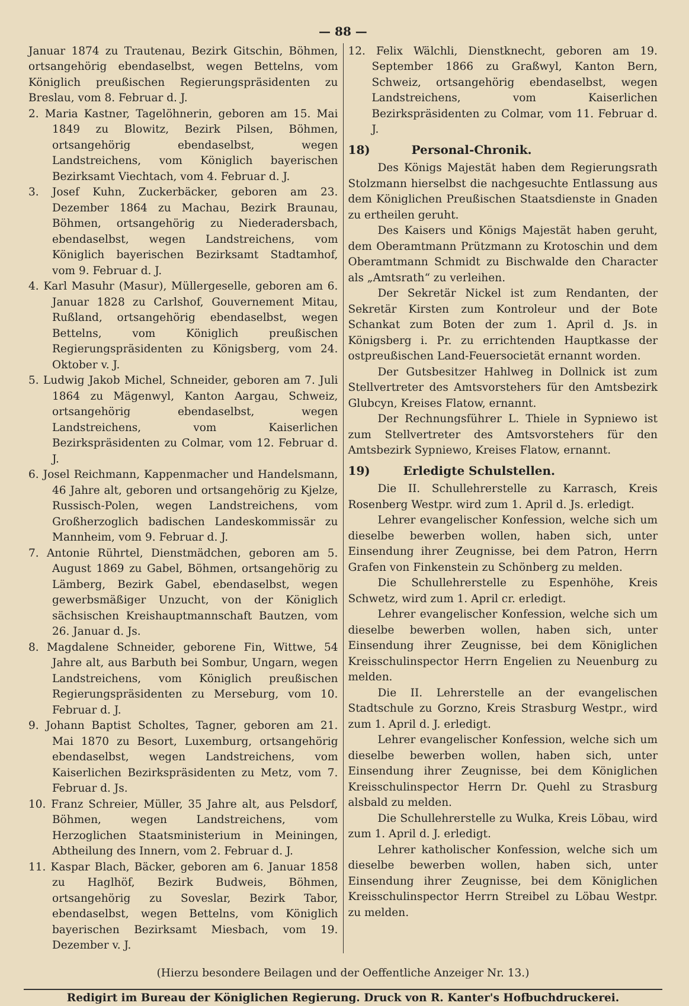— 88 —
Januar 1874 zu Trautenau, Bezirk Gitschin, Böhmen, ortsangehörig ebendaselbst, wegen Bettelns, vom Königlich preußischen Regierungspräsidenten zu Breslau, vom 8. Februar d. J.
2. Maria Kastner, Tagelöhnerin, geboren am 15. Mai 1849 zu Blowitz, Bezirk Pilsen, Böhmen, ortsangehörig ebendaselbst, wegen Landstreichens, vom Königlich bayerischen Bezirksamt Viechtach, vom 4. Februar d. J.
3. Josef Kuhn, Zuckerbäcker, geboren am 23. Dezember 1864 zu Machau, Bezirk Braunau, Böhmen, ortsangehörig zu Niederadersbach, ebendaselbst, wegen Landstreichens, vom Königlich bayerischen Bezirksamt Stadtamhof, vom 9. Februar d. J.
4. Karl Masuhr (Masur), Müllergeselle, geboren am 6. Januar 1828 zu Carlshof, Gouvernement Mitau, Rußland, ortsangehörig ebendaselbst, wegen Bettelns, vom Königlich preußischen Regierungspräsidenten zu Königsberg, vom 24. Oktober v. J.
5. Ludwig Jakob Michel, Schneider, geboren am 7. Juli 1864 zu Mägenwyl, Kanton Aargau, Schweiz, ortsangehörig ebendaselbst, wegen Landstreichens, vom Kaiserlichen Bezirkspräsidenten zu Colmar, vom 12. Februar d. J.
6. Josel Reichmann, Kappenmacher und Handelsmann, 46 Jahre alt, geboren und ortsangehörig zu Kjelze, Russisch-Polen, wegen Landstreichens, vom Großherzoglich badischen Landeskommissär zu Mannheim, vom 9. Februar d. J.
7. Antonie Rührtel, Dienstmädchen, geboren am 5. August 1869 zu Gabel, Böhmen, ortsangehörig zu Lämberg, Bezirk Gabel, ebendaselbst, wegen gewerbsmäßiger Unzucht, von der Königlich sächsischen Kreishauptmannschaft Bautzen, vom 26. Januar d. Js.
8. Magdalene Schneider, geborene Fin, Wittwe, 54 Jahre alt, aus Barbuth bei Sombur, Ungarn, wegen Landstreichens, vom Königlich preußischen Regierungspräsidenten zu Merseburg, vom 10. Februar d. J.
9. Johann Baptist Scholtes, Tagner, geboren am 21. Mai 1870 zu Besort, Luxemburg, ortsangehörig ebendaselbst, wegen Landstreichens, vom Kaiserlichen Bezirkspräsidenten zu Metz, vom 7. Februar d. Js.
10. Franz Schreier, Müller, 35 Jahre alt, aus Pelsdorf, Böhmen, wegen Landstreichens, vom Herzoglichen Staatsministerium in Meiningen, Abtheilung des Innern, vom 2. Februar d. J.
11. Kaspar Blach, Bäcker, geboren am 6. Januar 1858 zu Haglhöf, Bezirk Budweis, Böhmen, ortsangehörig zu Soveslar, Bezirk Tabor, ebendaselbst, wegen Bettelns, vom Königlich bayerischen Bezirksamt Miesbach, vom 19. Dezember v. J.
12. Felix Wälchli, Dienstknecht, geboren am 19. September 1866 zu Graßwyl, Kanton Bern, Schweiz, ortsangehörig ebendaselbst, wegen Landstreichens, vom Kaiserlichen Bezirkspräsidenten zu Colmar, vom 11. Februar d. J.
18) Personal-Chronik.
Des Königs Majestät haben dem Regierungsrath Stolzmann hierselbst die nachgesuchte Entlassung aus dem Königlichen Preußischen Staatsdienste in Gnaden zu ertheilen geruht.
Des Kaisers und Königs Majestät haben geruht, dem Oberamtmann Prützmann zu Krotoschin und dem Oberamtmann Schmidt zu Bischwalde den Character als „Amtsrath“ zu verleihen.
Der Sekretär Nickel ist zum Rendanten, der Sekretär Kirsten zum Kontroleur und der Bote Schankat zum Boten der zum 1. April d. Js. in Königsberg i. Pr. zu errichtenden Hauptkasse der ostpreußischen Land-Feuersocietät ernannt worden.
Der Gutsbesitzer Hahlweg in Dollnick ist zum Stellvertreter des Amtsvorstehers für den Amtsbezirk Glubcyn, Kreises Flatow, ernannt.
Der Rechnungsführer L. Thiele in Sypniewo ist zum Stellvertreter des Amtsvorstehers für den Amtsbezirk Sypniewo, Kreises Flatow, ernannt.
19) Erledigte Schulstellen.
Die II. Schullehrerstelle zu Karrasch, Kreis Rosenberg Westpr. wird zum 1. April d. Js. erledigt.
Lehrer evangelischer Konfession, welche sich um dieselbe bewerben wollen, haben sich, unter Einsendung ihrer Zeugnisse, bei dem Patron, Herrn Grafen von Finkenstein zu Schönberg zu melden.
Die Schullehrerstelle zu Espenhöhe, Kreis Schwetz, wird zum 1. April cr. erledigt.
Lehrer evangelischer Konfession, welche sich um dieselbe bewerben wollen, haben sich, unter Einsendung ihrer Zeugnisse, bei dem Königlichen Kreisschulinspector Herrn Engelien zu Neuenburg zu melden.
Die II. Lehrerstelle an der evangelischen Stadtschule zu Gorzno, Kreis Strasburg Westpr., wird zum 1. April d. J. erledigt.
Lehrer evangelischer Konfession, welche sich um dieselbe bewerben wollen, haben sich, unter Einsendung ihrer Zeugnisse, bei dem Königlichen Kreisschulinspector Herrn Dr. Quehl zu Strasburg alsbald zu melden.
Die Schullehrerstelle zu Wulka, Kreis Löbau, wird zum 1. April d. J. erledigt.
Lehrer katholischer Konfession, welche sich um dieselbe bewerben wollen, haben sich, unter Einsendung ihrer Zeugnisse, bei dem Königlichen Kreisschulinspector Herrn Streibel zu Löbau Westpr. zu melden.
(Hierzu besondere Beilagen und der Oeffentliche Anzeiger Nr. 13.)
Redigirt im Bureau der Königlichen Regierung. Druck von R. Kanter's Hofbuchdruckerei.